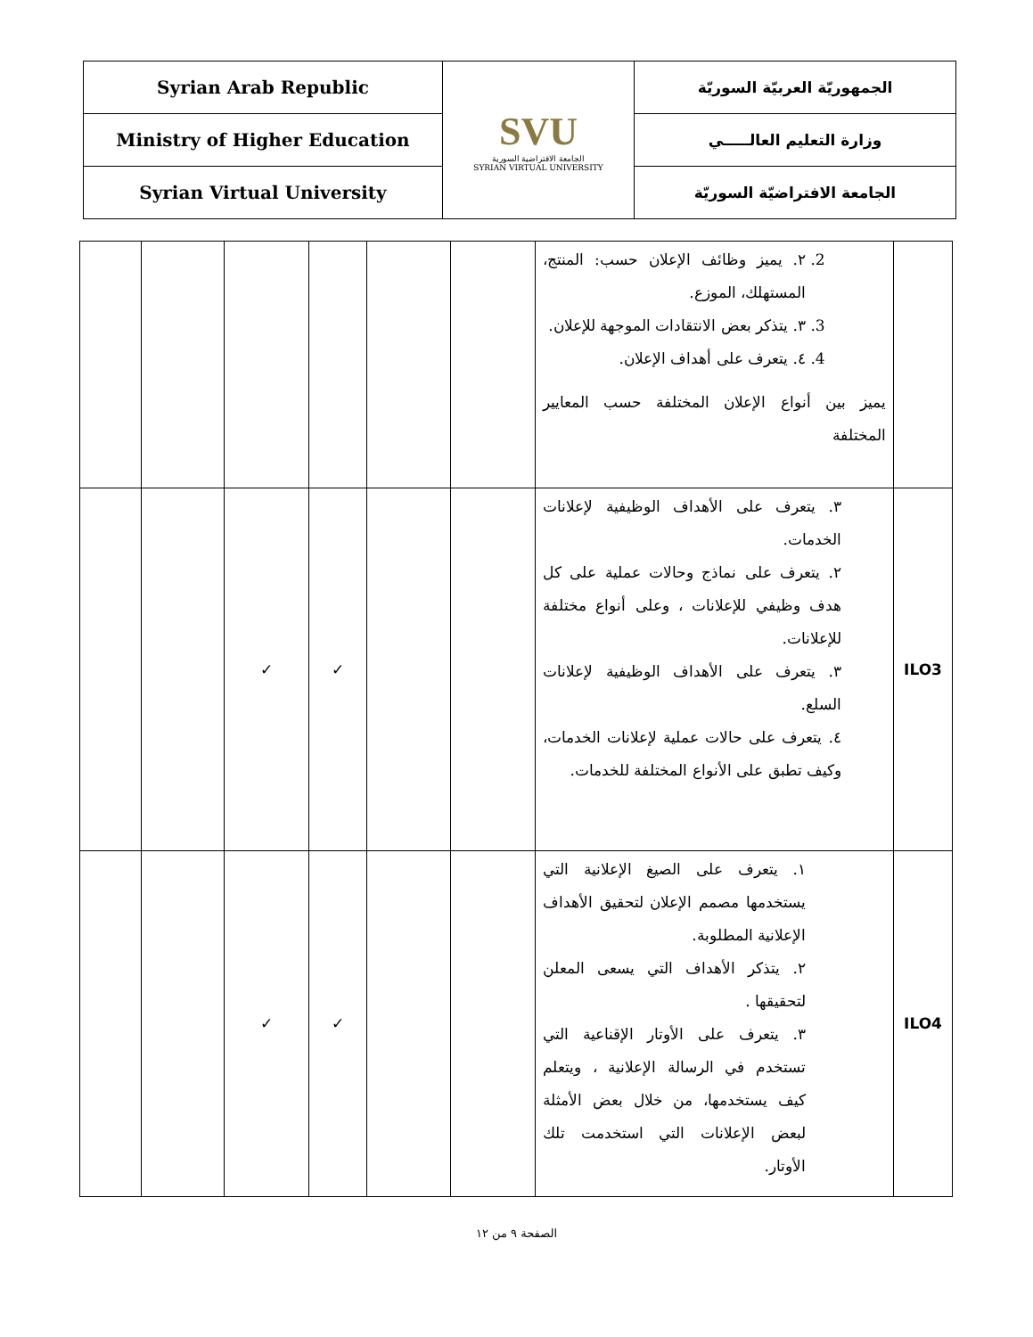| Syrian Arab Republic | SVU الجامعة الافتراضية السورية SYRIAN VIRTUAL UNIVERSITY | الجمهوريّة العربيّة السوريّة |
| Ministry of Higher Education | | وزارة التعليم العالـــــي |
| Syrian Virtual University | | الجامعة الافتراضيّة السوريّة |
| | | | | | | 2. ٢. يميز وظائف الإعلان حسب: المنتج، المستهلك، الموزع. 3. ٣. يتذكر بعض الانتقادات الموجهة للإعلان. 4. ٤. يتعرف على أهداف الإعلان. يميز بين أنواع الإعلان المختلفة حسب المعايير المختلفة | |
| | | ✓ | ✓ | | | ٣. يتعرف على الأهداف الوظيفية لإعلانات الخدمات. ٢. يتعرف على نماذج وحالات عملية على كل هدف وظيفي للإعلانات ، وعلى أنواع مختلفة للإعلانات. ٣. يتعرف على الأهداف الوظيفية لإعلانات السلع. ٤. يتعرف على حالات عملية لإعلانات الخدمات، وكيف تطبق على الأنواع المختلفة للخدمات. | ILO3 |
| | | ✓ | ✓ | | | ١. يتعرف على الصيغ الإعلانية التي يستخدمها مصمم الإعلان لتحقيق الأهداف الإعلانية المطلوبة. ٢. يتذكر الأهداف التي يسعى المعلن لتحقيقها . ٣. يتعرف على الأوتار الإقناعية التي تستخدم في الرسالة الإعلانية ، ويتعلم كيف يستخدمها، من خلال بعض الأمثلة لبعض الإعلانات التي استخدمت تلك الأوتار. | ILO4 |
الصفحة ٩ من ١٢